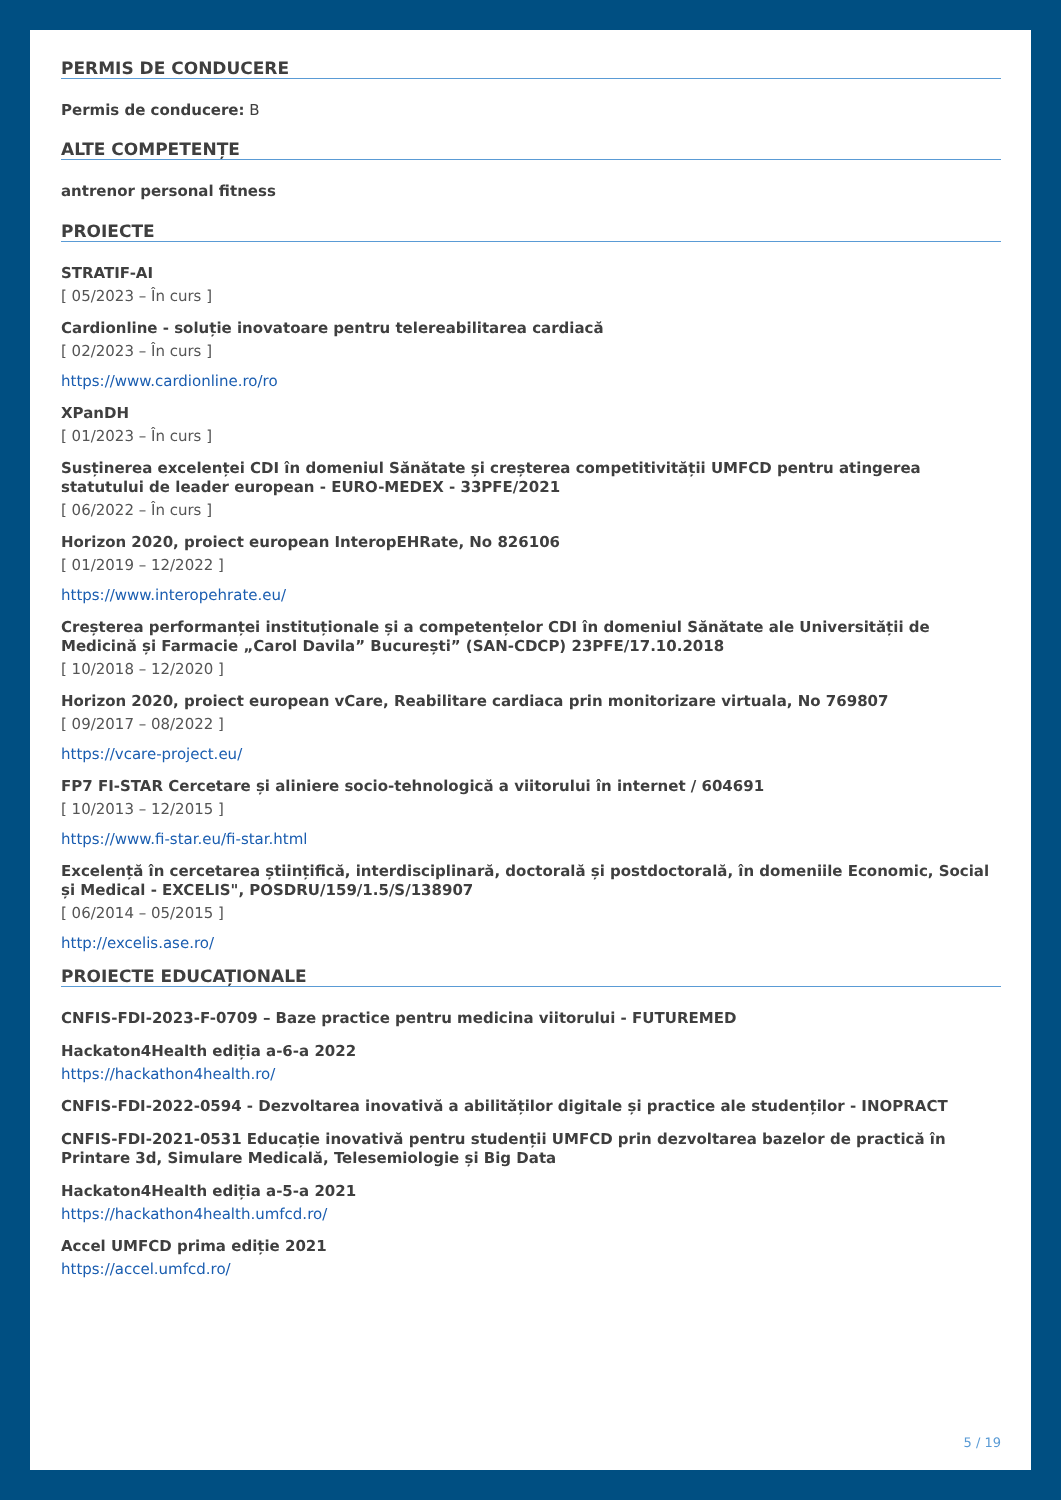PERMIS DE CONDUCERE
Permis de conducere: B
ALTE COMPETENȚE
antrenor personal fitness
PROIECTE
STRATIF-AI
[ 05/2023 – În curs ]
Cardionline - soluție inovatoare pentru telereabilitarea cardiacă
[ 02/2023 – În curs ]
https://www.cardionline.ro/ro
XPanDH
[ 01/2023 – În curs ]
Susținerea excelenței CDI în domeniul Sănătate și creșterea competitivității UMFCD pentru atingerea statutului de leader european - EURO-MEDEX - 33PFE/2021
[ 06/2022 – În curs ]
Horizon 2020, proiect european InteropEHRate, No 826106
[ 01/2019 – 12/2022 ]
https://www.interopehrate.eu/
Creșterea performanței instituționale și a competențelor CDI în domeniul Sănătate ale Universității de Medicină și Farmacie „Carol Davila” București” (SAN-CDCP) 23PFE/17.10.2018
[ 10/2018 – 12/2020 ]
Horizon 2020, proiect european vCare, Reabilitare cardiaca prin monitorizare virtuala, No 769807
[ 09/2017 – 08/2022 ]
https://vcare-project.eu/
FP7 FI-STAR Cercetare și aliniere socio-tehnologică a viitorului în internet / 604691
[ 10/2013 – 12/2015 ]
https://www.fi-star.eu/fi-star.html
Excelență în cercetarea științifică, interdisciplinară, doctorală și postdoctorală, în domeniile Economic, Social și Medical - EXCELIS", POSDRU/159/1.5/S/138907
[ 06/2014 – 05/2015 ]
http://excelis.ase.ro/
PROIECTE EDUCAȚIONALE
CNFIS-FDI-2023-F-0709 – Baze practice pentru medicina viitorului - FUTUREMED
Hackaton4Health ediția a-6-a 2022
https://hackathon4health.ro/
CNFIS-FDI-2022-0594 - Dezvoltarea inovativă a abilităților digitale și practice ale studenților - INOPRACT
CNFIS-FDI-2021-0531 Educație inovativă pentru studenții UMFCD prin dezvoltarea bazelor de practică în Printare 3d, Simulare Medicală, Telesemiologie și Big Data
Hackaton4Health ediția a-5-a 2021
https://hackathon4health.umfcd.ro/
Accel UMFCD prima ediție 2021
https://accel.umfcd.ro/
5 / 19